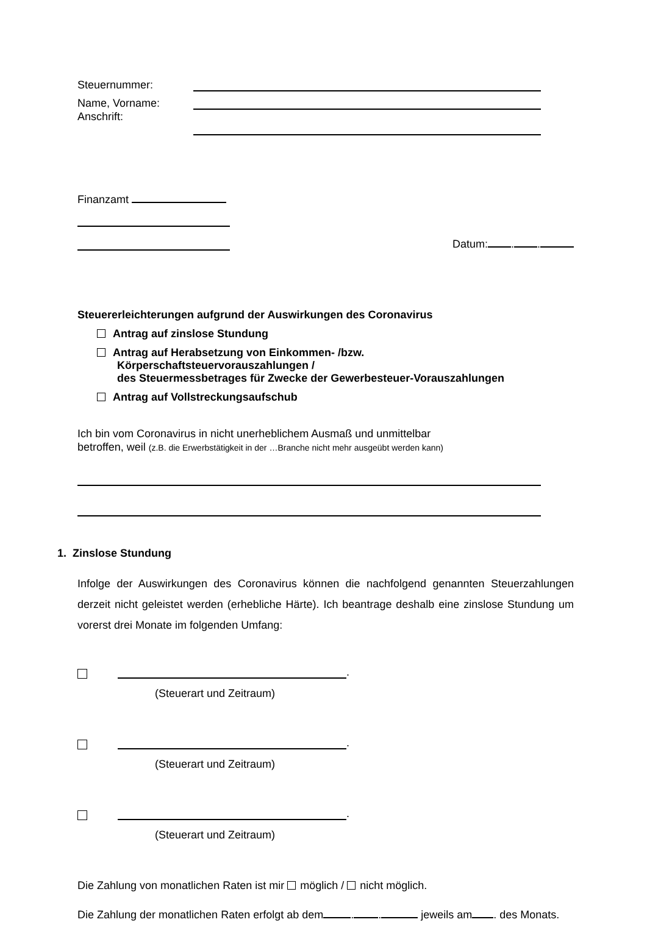Steuernummer:
Name, Vorname:
Anschrift:
Finanzamt
Datum: . .
Steuererleichterungen aufgrund der Auswirkungen des Coronavirus
Antrag auf zinslose Stundung
Antrag auf Herabsetzung von Einkommen- /bzw.
Körperschaftsteuervorauszahlungen /
des Steuermessbetrages für Zwecke der Gewerbesteuer-Vorauszahlungen
Antrag auf Vollstreckungsaufschub
Ich bin vom Coronavirus in nicht unerheblichem Ausmaß und unmittelbar
betroffen, weil (z.B. die Erwerbstätigkeit in der …Branche nicht mehr ausgeübt werden kann)
1. Zinslose Stundung
Infolge der Auswirkungen des Coronavirus können die nachfolgend genannten Steuerzahlungen derzeit nicht geleistet werden (erhebliche Härte). Ich beantrage deshalb eine zinslose Stundung um vorerst drei Monate im folgenden Umfang:
.
(Steuerart und Zeitraum)
.
(Steuerart und Zeitraum)
.
(Steuerart und Zeitraum)
Die Zahlung von monatlichen Raten ist mir möglich / nicht möglich.
Die Zahlung der monatlichen Raten erfolgt ab dem . . jeweils am . des Monats.